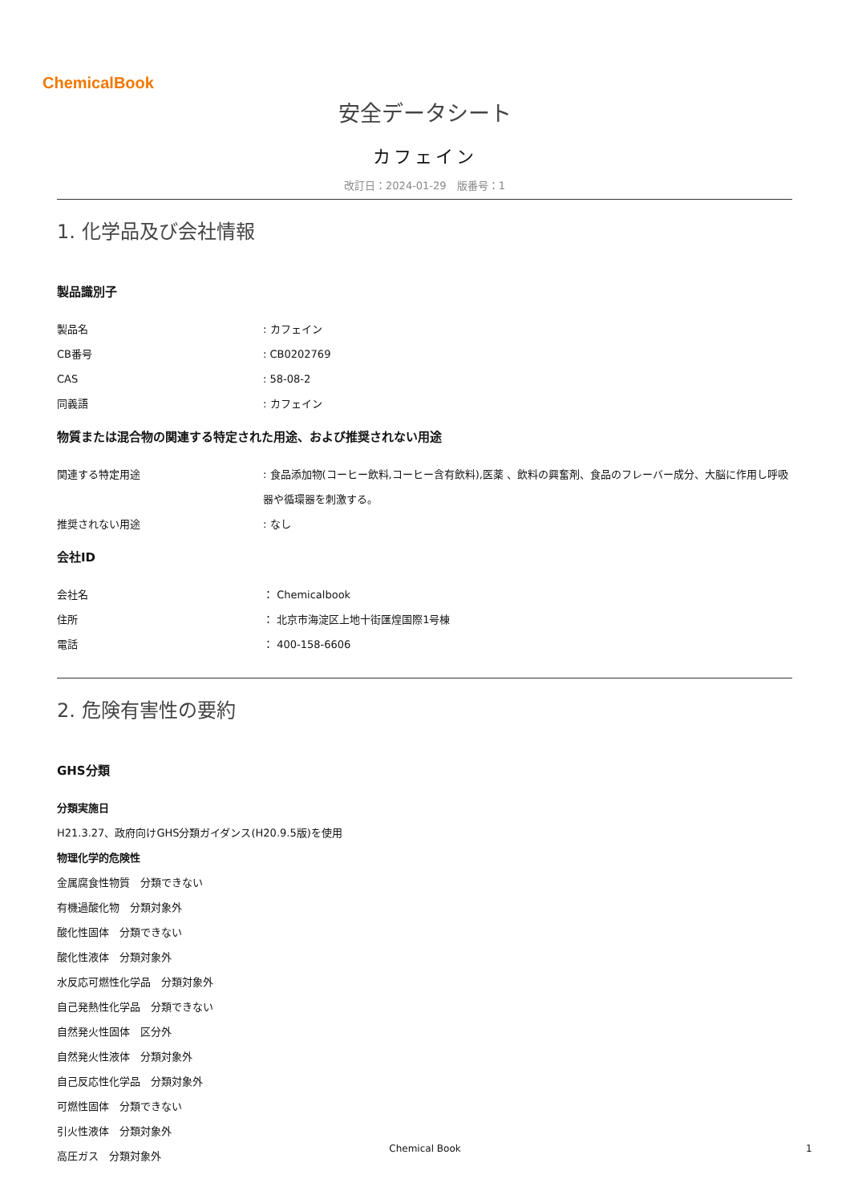ChemicalBook
安全データシート
カフェイン
改訂日：2024-01-29　版番号：1
1. 化学品及び会社情報
製品識別子
製品名 : カフェイン
CB番号 : CB0202769
CAS : 58-08-2
同義語 : カフェイン
物質または混合物の関連する特定された用途、および推奨されない用途
関連する特定用途 : 食品添加物(コーヒー飲料,コーヒー含有飲料),医薬 、飲料の興奮剤、食品のフレーバー成分、大脳に作用し呼吸器や循環器を刺激する。
推奨されない用途 : なし
会社ID
会社名 ： Chemicalbook
住所 ： 北京市海淀区上地十街匯煌国際1号棟
電話 ： 400-158-6606
2. 危険有害性の要約
GHS分類
分類実施日
H21.3.27、政府向けGHS分類ガイダンス(H20.9.5版)を使用
物理化学的危険性
金属腐食性物質　分類できない
有機過酸化物　分類対象外
酸化性固体　分類できない
酸化性液体　分類対象外
水反応可燃性化学品　分類対象外
自己発熱性化学品　分類できない
自然発火性固体　区分外
自然発火性液体　分類対象外
自己反応性化学品　分類対象外
可燃性固体　分類できない
引火性液体　分類対象外
高圧ガス　分類対象外
Chemical Book 1